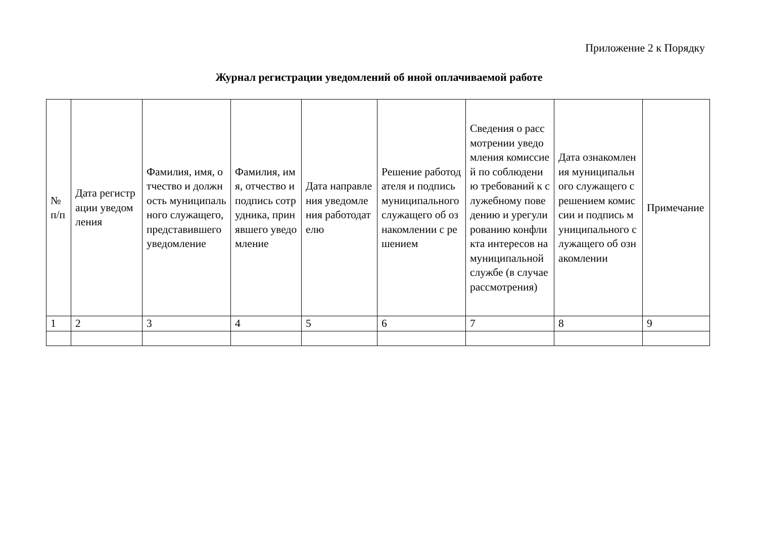Приложение 2 к Порядку
Журнал регистрации уведомлений об иной оплачиваемой работе
| № п/п | Дата регистрации уведомления | Фамилия, имя, отчество и должность муниципального служащего, представившего уведомление | Фамилия, имя, отчество и подпись сотрудника, принявшего уведомление | Дата направления уведомления работодателю | Решение работодателя и подпись муниципального служащего об ознакомлении с решением | Сведения о рассмотрении уведомления комиссией по соблюдению требований к служебному поведению и урегулированию конфликта интересов на муниципальной службе (в случае рассмотрения) | Дата ознакомления муниципального служащего с решением комиссии и подпись муниципального служащего об ознакомлении | Примечание |
| --- | --- | --- | --- | --- | --- | --- | --- | --- |
| 1 | 2 | 3 | 4 | 5 | 6 | 7 | 8 | 9 |